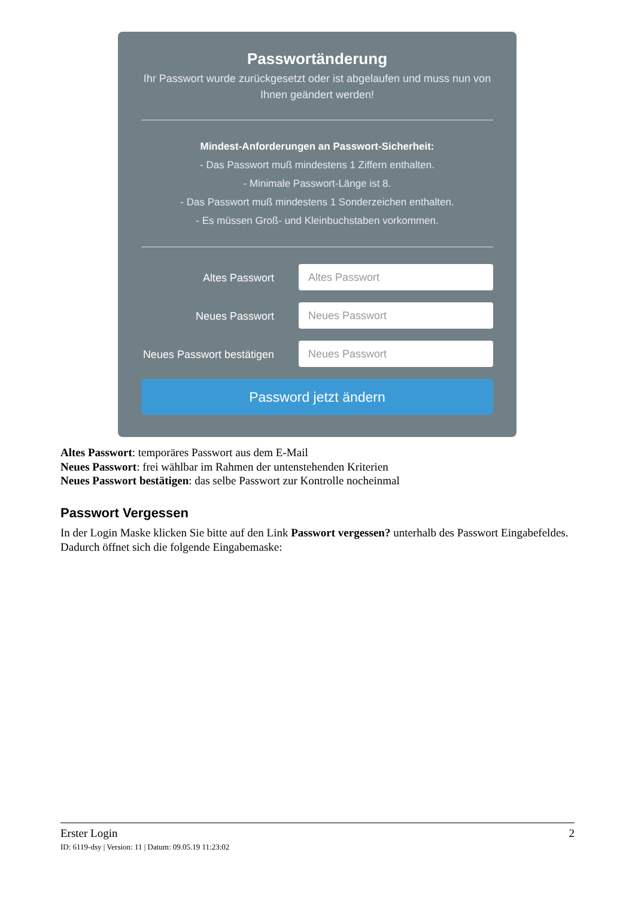Passwortänderung
Ihr Passwort wurde zurückgesetzt oder ist abgelaufen und muss nun von Ihnen geändert werden!
Mindest-Anforderungen an Passwort-Sicherheit:
- Das Passwort muß mindestens 1 Ziffern enthalten.
- Minimale Passwort-Länge ist 8.
- Das Passwort muß mindestens 1 Sonderzeichen enthalten.
- Es müssen Groß- und Kleinbuchstaben vorkommen.
Altes Passwort
Altes Passwort
Neues Passwort
Neues Passwort
Neues Passwort bestätigen
Neues Passwort
Password jetzt ändern
Altes Passwort: temporäres Passwort aus dem E-Mail
Neues Passwort: frei wählbar im Rahmen der untenstehenden Kriterien
Neues Passwort bestätigen: das selbe Passwort zur Kontrolle nocheinmal
Passwort Vergessen
In der Login Maske klicken Sie bitte auf den Link Passwort vergessen? unterhalb des Passwort Eingabefeldes. Dadurch öffnet sich die folgende Eingabemaske:
Erster Login 2
ID: 6119-dsy | Version: 11 | Datum: 09.05.19 11:23:02